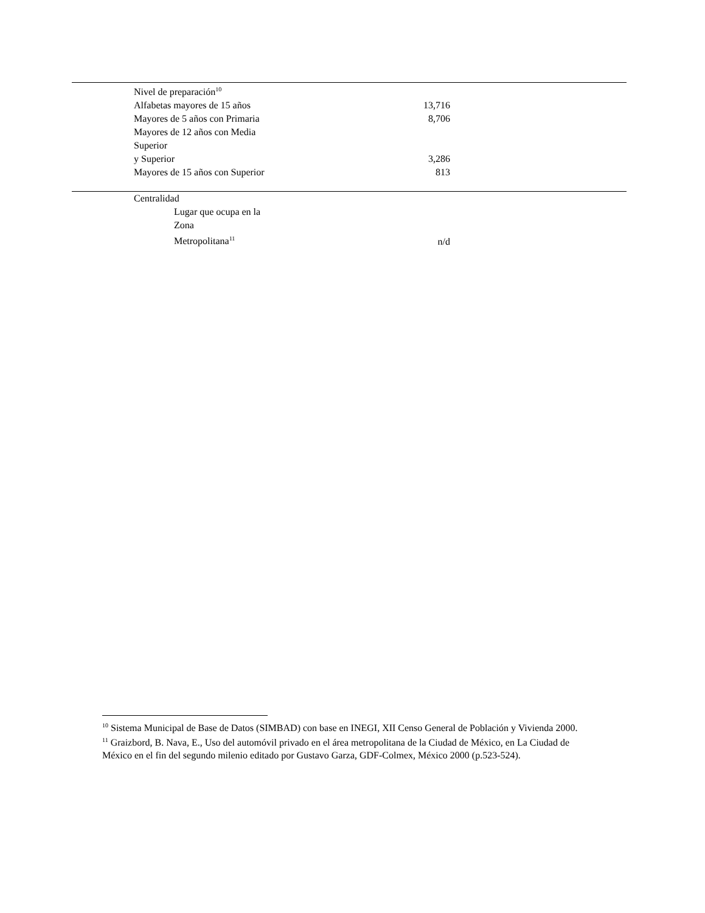| Nivel de preparación<sup>10</sup> | |
| Alfabetas mayores de 15 años | 13,716 |
| Mayores de 5 años con Primaria | 8,706 |
| Mayores de 12 años con Media Superior y Superior | 3,286 |
| Mayores de 15 años con Superior | 813 |
| Centralidad | |
| Lugar que ocupa en la Zona Metropolitana<sup>11</sup> | n/d |
<sup>10</sup> Sistema Municipal de Base de Datos (SIMBAD) con base en INEGI, XII Censo General de Población y Vivienda 2000.
<sup>11</sup> Graizbord, B. Nava, E., Uso del automóvil privado en el área metropolitana de la Ciudad de México, en La Ciudad de México en el fin del segundo milenio editado por Gustavo Garza, GDF-Colmex, México 2000 (p.523-524).